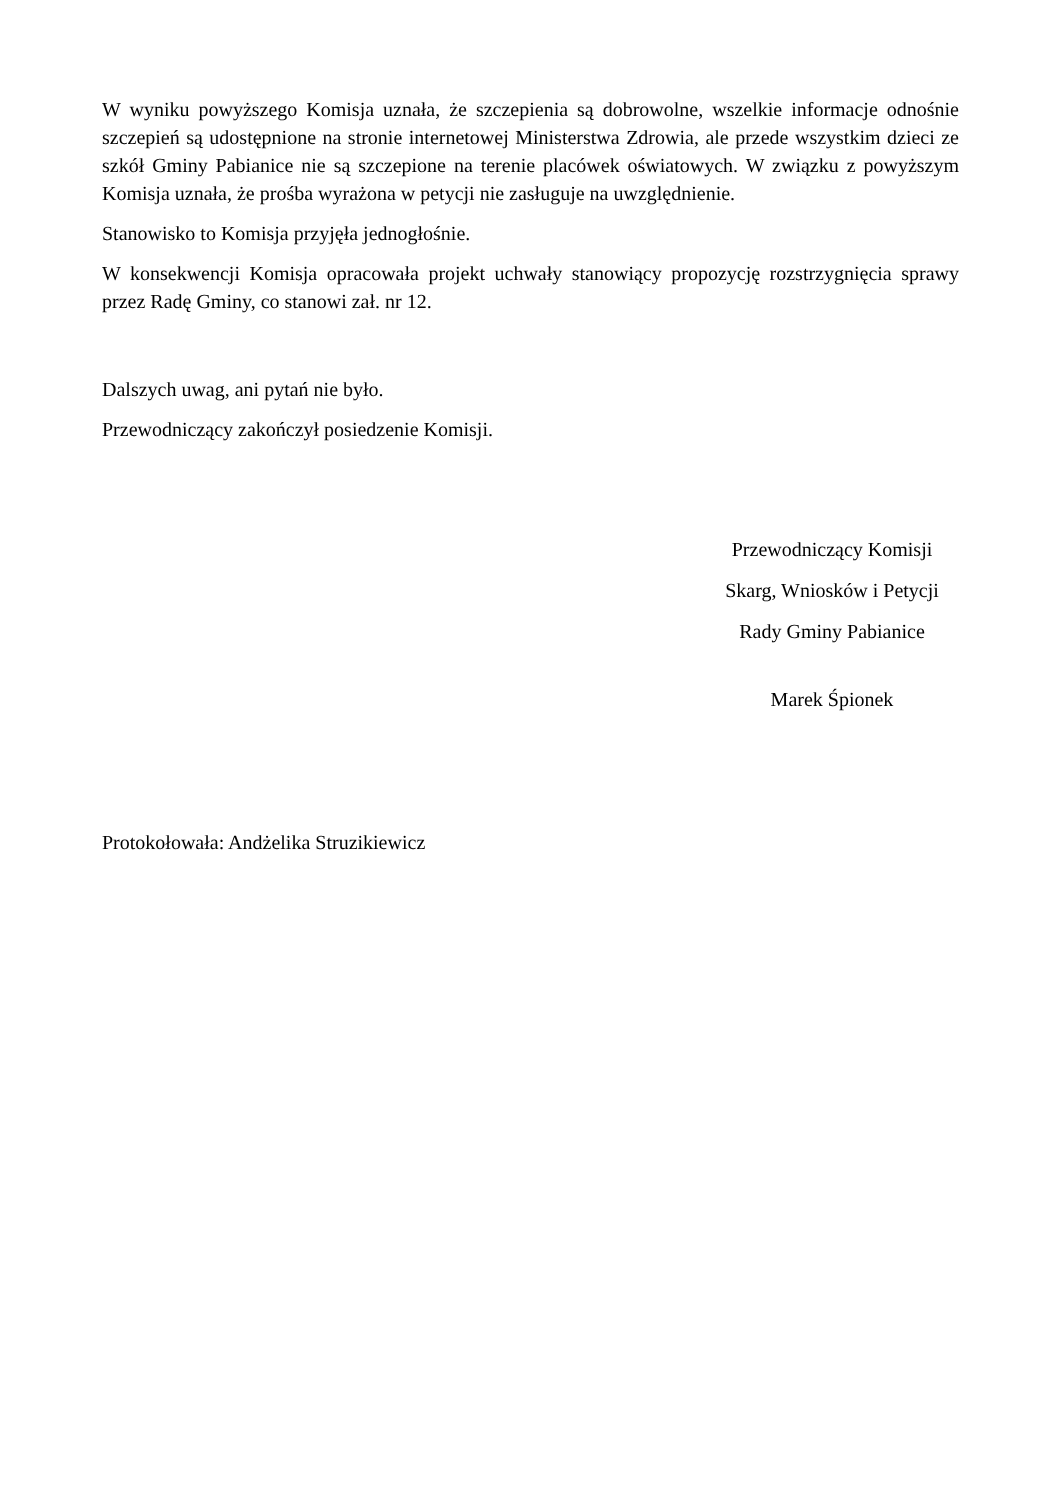W wyniku powyższego Komisja uznała, że szczepienia są dobrowolne, wszelkie informacje odnośnie szczepień są udostępnione na stronie internetowej Ministerstwa Zdrowia, ale przede wszystkim dzieci ze szkół Gminy Pabianice nie są szczepione na terenie placówek oświatowych. W związku z powyższym Komisja uznała, że prośba wyrażona w petycji nie zasługuje na uwzględnienie.
Stanowisko to Komisja przyjęła jednogłośnie.
W konsekwencji Komisja opracowała projekt uchwały stanowiący propozycję rozstrzygnięcia sprawy przez Radę Gminy, co stanowi zał. nr 12.
Dalszych uwag, ani pytań nie było.
Przewodniczący zakończył posiedzenie Komisji.
Przewodniczący Komisji
Skarg, Wniosków i Petycji
Rady Gminy Pabianice
Marek Śpionek
Protokołowała: Andżelika Struzikiewicz